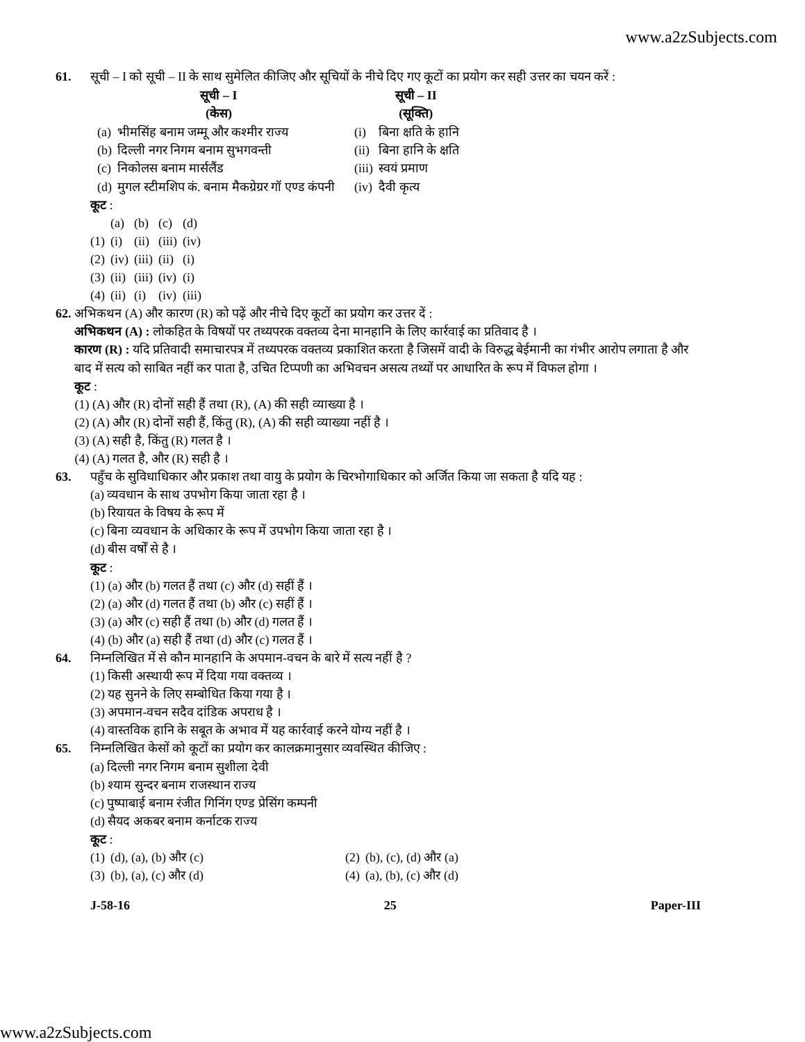www.a2zSubjects.com
61. सूची – I को सूची – II के साथ सुमेलित कीजिए और सूचियों के नीचे दिए गए कूटों का प्रयोग कर सही उत्तर का चयन करें :
| सूची – I (केस) | | सूची – II (सूक्ति) | |
| --- | --- | --- | --- |
| (a) | भीमसिंह बनाम जम्मू और कश्मीर राज्य | (i) | बिना क्षति के हानि |
| (b) | दिल्ली नगर निगम बनाम सुभगवन्ती | (ii) | बिना हानि के क्षति |
| (c) | निकोलस बनाम मार्सलैंड | (iii) | स्वयं प्रमाण |
| (d) | मुगल स्टीमशिप कं. बनाम मैकग्रेग्रर गॉ एण्ड कंपनी | (iv) | दैवी कृत्य |
कूट :
| | (a) | (b) | (c) | (d) |
| (1) | (i) | (ii) | (iii) | (iv) |
| (2) | (iv) | (iii) | (ii) | (i) |
| (3) | (ii) | (iii) | (iv) | (i) |
| (4) | (ii) | (i) | (iv) | (iii) |
62. अभिकथन (A) और कारण (R) को पढ़ें और नीचे दिए कूटों का प्रयोग कर उत्तर दें :
अभिकथन (A) : लोकहित के विषयों पर तथ्यपरक वक्तव्य देना मानहानि के लिए कार्रवाई का प्रतिवाद है ।
कारण (R) : यदि प्रतिवादी समाचारपत्र में तथ्यपरक वक्तव्य प्रकाशित करता है जिसमें वादी के विरुद्ध बेईमानी का गंभीर आरोप लगाता है और बाद में सत्य को साबित नहीं कर पाता है, उचित टिप्पणी का अभिवचन असत्य तथ्यों पर आधारित के रूप में विफल होगा ।
कूट :
(1) (A) और (R) दोनों सही हैं तथा (R), (A) की सही व्याख्या है ।
(2) (A) और (R) दोनों सही हैं, किंतु (R), (A) की सही व्याख्या नहीं है ।
(3) (A) सही है, किंतु (R) गलत है ।
(4) (A) गलत है, और (R) सही है ।
63. पहुँच के सुविधाधिकार और प्रकाश तथा वायु के प्रयोग के चिरभोगाधिकार को अर्जित किया जा सकता है यदि यह :
(a) व्यवधान के साथ उपभोग किया जाता रहा है ।
(b) रियायत के विषय के रूप में
(c) बिना व्यवधान के अधिकार के रूप में उपभोग किया जाता रहा है ।
(d) बीस वर्षों से है ।
कूट :
(1) (a) और (b) गलत हैं तथा (c) और (d) सहीं हैं ।
(2) (a) और (d) गलत हैं तथा (b) और (c) सहीं हैं ।
(3) (a) और (c) सही हैं तथा (b) और (d) गलत हैं ।
(4) (b) और (a) सही हैं तथा (d) और (c) गलत हैं ।
64. निम्नलिखित में से कौन मानहानि के अपमान-वचन के बारे में सत्य नहीं है ?
(1) किसी अस्थायी रूप में दिया गया वक्तव्य ।
(2) यह सुनने के लिए सम्बोधित किया गया है ।
(3) अपमान-वचन सदैव दांडिक अपराध है ।
(4) वास्तविक हानि के सबूत के अभाव में यह कार्रवाई करने योग्य नहीं है ।
65. निम्नलिखित केसों को कूटों का प्रयोग कर कालक्रमानुसार व्यवस्थित कीजिए :
(a) दिल्ली नगर निगम बनाम सुशीला देवी
(b) श्याम सुन्दर बनाम राजस्थान राज्य
(c) पुष्पाबाई बनाम रंजीत गिनिंग एण्ड प्रेसिंग कम्पनी
(d) सैयद अकबर बनाम कर्नाटक राज्य
कूट :
| (1) | (d), (a), (b) और (c) | (2) | (b), (c), (d) और (a) |
| (3) | (b), (a), (c) और (d) | (4) | (a), (b), (c) और (d) |
J-58-16 25 Paper-III
www.a2zSubjects.com